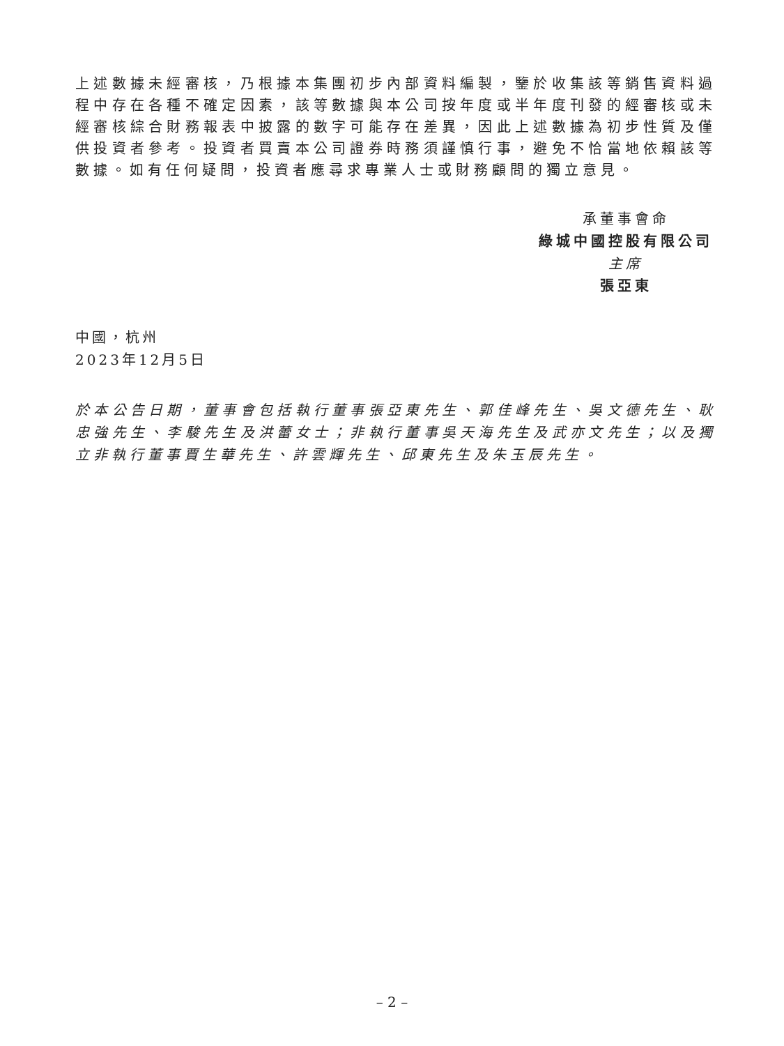上述數據未經審核，乃根據本集團初步內部資料編製，鑒於收集該等銷售資料過程中存在各種不確定因素，該等數據與本公司按年度或半年度刊發的經審核或未經審核綜合財務報表中披露的數字可能存在差異，因此上述數據為初步性質及僅供投資者參考。投資者買賣本公司證券時務須謹慎行事，避免不恰當地依賴該等數據。如有任何疑問，投資者應尋求專業人士或財務顧問的獨立意見。
承董事會命
綠城中國控股有限公司
主席
張亞東
中國，杭州
2023年12月5日
於本公告日期，董事會包括執行董事張亞東先生、郭佳峰先生、吳文德先生、耿忠強先生、李駿先生及洪蕾女士；非執行董事吳天海先生及武亦文先生；以及獨立非執行董事賈生華先生、許雲輝先生、邱東先生及朱玉辰先生。
– 2 –